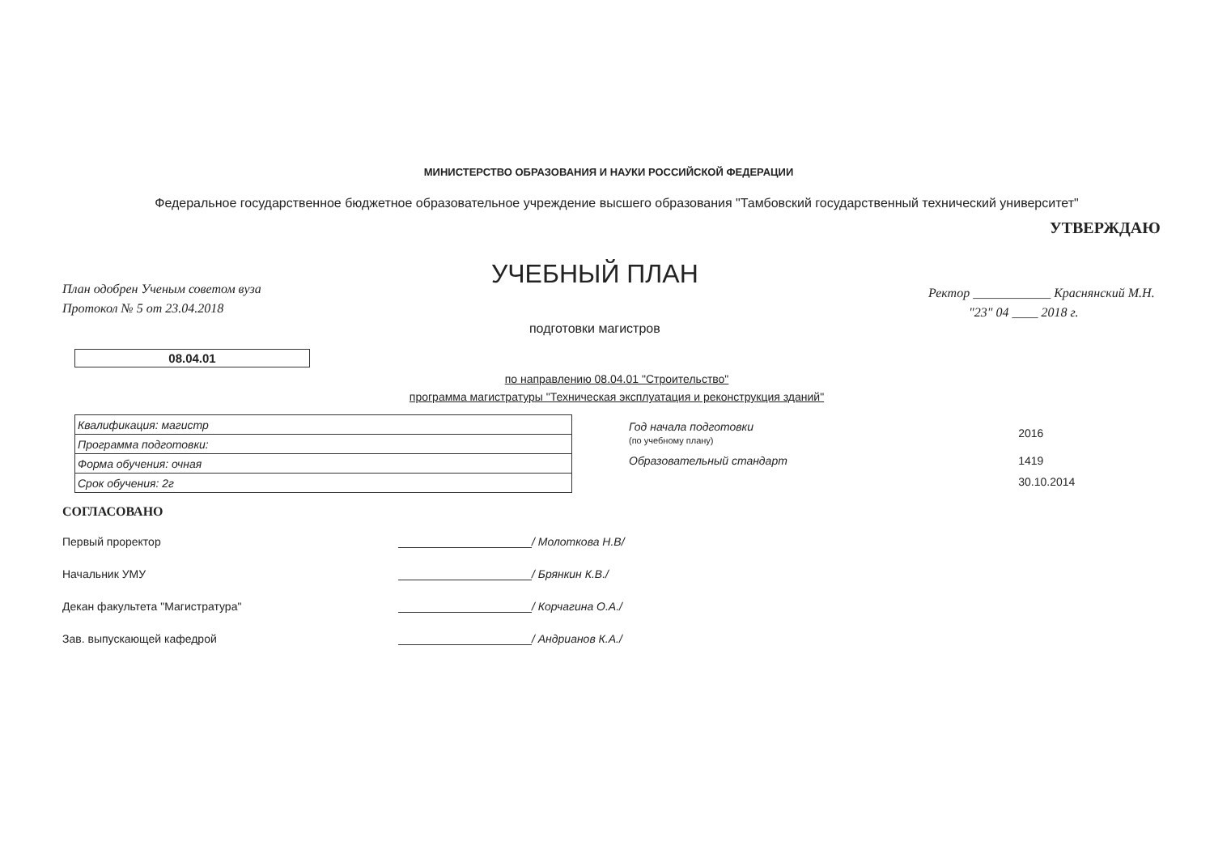МИНИСТЕРСТВО ОБРАЗОВАНИЯ И НАУКИ РОССИЙСКОЙ ФЕДЕРАЦИИ
Федеральное государственное бюджетное образовательное учреждение высшего образования "Тамбовский государственный технический университет"
План одобрен Ученым советом вуза
Протокол № 5 от 23.04.2018
УЧЕБНЫЙ ПЛАН
подготовки магистров
УТВЕРЖДАЮ
Ректор ____________ Краснянский М.Н.
"23" 04 ____ 2018 г.
08.04.01
по направлению 08.04.01 "Строительство"
программа магистратуры "Техническая эксплуатация и реконструкция зданий"
| Квалификация: магистр |
| Программа подготовки: |
| Форма обучения: очная |
| Срок обучения: 2г |
| Год начала подготовки (по учебному плану) | 2016 |
| Образовательный стандарт | 1419 |
| | 30.10.2014 |
СОГЛАСОВАНО
Первый проректор / Молоткова Н.В/
Начальник УМУ / Брянкин К.В./
Декан факультета "Магистратура" / Корчагина О.А./
Зав. выпускающей кафедрой / Андрианов К.А./